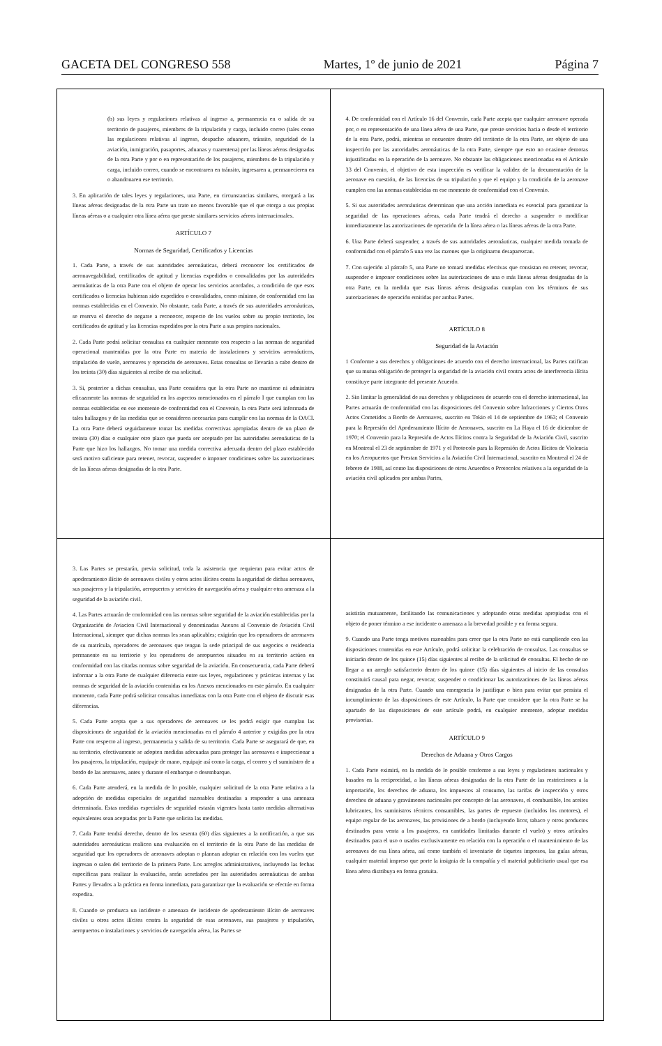GACETA DEL CONGRESO 558 Martes, 1º de junio de 2021 Página 7
(b) sus leyes y regulaciones relativas al ingreso a, permanencia en o salida de su territorio de pasajeros, miembros de la tripulación y carga, incluido correo (tales como las regulaciones relativas al ingreso, despacho aduanero, tránsito, seguridad de la aviación, inmigración, pasaportes, aduanas y cuarentena) por las líneas aéreas designadas de la otra Parte y por o en representación de los pasajeros, miembros de la tripulación y carga, incluido correo, cuando se encontraren en tránsito, ingresaren a, permanecieren en o abandonaren ese territorio.
3. En aplicación de tales leyes y regulaciones, una Parte, en circunstancias similares, otorgará a las líneas aéreas designadas de la otra Parte un trato no menos favorable que el que otorga a sus propias líneas aéreas o a cualquier otra línea aérea que preste similares servicios aéreos internacionales.
ARTÍCULO 7
Normas de Seguridad, Certificados y Licencias
1. Cada Parte, a través de sus autoridades aeronáuticas, deberá reconocer los certificados de aeronavegabilidad, certificados de aptitud y licencias expedidos o convalidados por las autoridades aeronáuticas de la otra Parte con el objeto de operar los servicios acordados, a condición de que esos certificados o licencias hubieran sido expedidos o convalidados, como mínimo, de conformidad con las normas establecidas en el Convenio. No obstante, cada Parte, a través de sus autoridades aeronáuticas, se reserva el derecho de negarse a reconocer, respecto de los vuelos sobre su propio territorio, los certificados de aptitud y las licencias expedidos por la otra Parte a sus propios nacionales.
2. Cada Parte podrá solicitar consultas en cualquier momento con respecto a las normas de seguridad operacional mantenidas por la otra Parte en materia de instalaciones y servicios aeronáuticos, tripulación de vuelo, aeronaves y operación de aeronaves. Estas consultas se llevarán a cabo dentro de los treinta (30) días siguientes al recibo de esa solicitud.
3. Si, posterior a dichas consultas, una Parte considera que la otra Parte no mantiene ni administra eficazmente las normas de seguridad en los aspectos mencionados en el párrafo I que cumplan con las normas establecidas en ese momento de conformidad con el Convenio, la otra Parte será informada de tales hallazgos y de las medidas que se consideren necesarias para cumplir con las normas de la OACI. La otra Parte deberá seguidamente tomar las medidas correctivas apropiadas dentro de un plazo de treinta (30) días o cualquier otro plazo que pueda ser aceptado por las autoridades aeronáuticas de la Parte que hizo los hallazgos. No tomar una medida correctiva adecuada dentro del plazo establecido será motivo suficiente para retener, revocar, suspender o imponer condiciones sobre las autorizaciones de las líneas aéreas designadas de la otra Parte.
4. De conformidad con el Artículo 16 del Convenio, cada Parte acepta que cualquier aeronave operada por, o en representación de una línea aérea de una Parte, que preste servicios hacia o desde el territorio de la otra Parte, podrá, mientras se encuentre dentro del territorio de la otra Parte, ser objeto de una inspección por las autoridades aeronáuticas de la otra Parte, siempre que esto no ocasione demoras injustificadas en la operación de la aeronave. No obstante las obligaciones mencionadas en el Artículo 33 del Convenio, el objetivo de esta inspección es verificar la validez de la documentación de la aeronave en cuestión, de las licencias de su tripulación y que el equipo y la condición de la aeronave cumplen con las normas establecidas en ese momento de conformidad con el Convenio.
5. Si sus autoridades aeronáuticas determinan que una acción inmediata es esencial para garantizar la seguridad de las operaciones aéreas, cada Parte tendrá el derecho a suspender o modificar inmediatamente las autorizaciones de operación de la línea aérea o las líneas aéreas de la otra Parte.
6. Una Parte deberá suspender, a través de sus autoridades aeronáuticas, cualquier medida tomada de conformidad con el párrafo 5 una vez las razones que la originaron desaparezcan.
7. Con sujeción al párrafo 5, una Parte no tomará medidas efectivas que consistan en retener, revocar, suspender o imponer condiciones sobre las autorizaciones de una o más líneas aéreas designadas de la otra Parte, en la medida que esas líneas aéreas designadas cumplan con los términos de sus autorizaciones de operación emitidas por ambas Partes.
ARTÍCULO 8
Seguridad de la Aviación
1 Conforme a sus derechos y obligaciones de acuerdo con el derecho internacional, las Partes ratifican que su mutua obligación de proteger la seguridad de la aviación civil contra actos de interferencia ilícita constituye parte integrante del presente Acuerdo.
2. Sin limitar la generalidad de sus derechos y obligaciones de acuerdo con el derecho internacional, las Partes actuarán de conformidad con las disposiciones del Convenio sobre Infracciones y Ciertos Otros Actos Cometidos a Bordo de Aeronaves, suscrito en Tokio el 14 de septiembre de 1963; el Convenio para la Represión del Apoderamiento Ilícito de Aeronaves, suscrito en La Haya el 16 de diciembre de 1970; el Convenio para la Represión de Actos Ilícitos contra la Seguridad de la Aviación Civil, suscrito en Montreal el 23 de septiembre de 1971 y el Protocolo para la Represión de Actos Ilícitos de Violencia en los Aeropuertos que Prestan Servicios a la Aviación Civil Internacional, suscrito en Montreal el 24 de febrero de 1988, así como las disposiciones de otros Acuerdos o Protocolos relativos a la seguridad de la aviación civil aplicados por ambas Partes,
3. Las Partes se prestarán, previa solicitud, toda la asistencia que requieran para evitar actos de apoderamiento ilícito de aeronaves civiles y otros actos ilícitos contra la seguridad de dichas aeronaves, sus pasajeros y la tripulación, aeropuertos y servicios de navegación aérea y cualquier otra amenaza a la seguridad de la aviación civil.
4. Las Partes actuarán de conformidad con las normas sobre seguridad de la aviación establecidas por la Organización de Aviacion Civil Internacional y denominadas Anexos al Convenio de Aviación Civil Internacional, siempre que dichas normas les sean aplicables; exigirán que los operadores de aeronaves de su matrícula, operadores de aeronaves que tengan la sede principal de sus negocios o residencia permanente en su territorio y los operadores de aeropuertos situados en su territorio actúen en conformidad con las citadas normas sobre seguridad de la aviación. En consecuencia, cada Parte deberá informar a la otra Parte de cualquier diferencia entre sus leyes, regulaciones y prácticas internas y las normas de seguridad de la aviación contenidas en los Anexos mencionados en este párrafo. En cualquier momento, cada Parte podrá solicitar consultas inmediatas con la otra Parte con el objeto de discutir esas diferencias.
5. Cada Parte acepta que a sus operadores de aeronaves se les podrá exigir que cumplan las disposiciones de seguridad de la aviación mencionadas en el párrafo 4 anterior y exigidas por la otra Parte con respecto al ingreso, permanencia y salida de su territorio. Cada Parte se asegurará de que, en su territorio, efectivamente se adopten medidas adecuadas para proteger las aeronaves e inspeccionar a los pasajeros, la tripulación, equipaje de mano, equipaje así como la carga, el correo y el suministro de a bordo de las aeronaves, antes y durante el embarque o desembarque.
6. Cada Parte atenderá, en la medida de lo posible, cualquier solicitud de la otra Parte relativa a la adopción de medidas especiales de seguridad razonables destinadas a responder a una amenaza determinada. Estas medidas especiales de seguridad estarán vigentes hasta tanto medidas alternativas equivalentes sean aceptadas por la Parte que solicita las medidas.
7. Cada Parte tendrá derecho, dentro de los sesenta (60) días siguientes a la notificación, a que sus autoridades aeronáuticas realicen una evaluación en el territorio de la otra Parte de las medidas de seguridad que los operadores de aeronaves adoptan o planean adoptar en relación con los vuelos que ingresan o salen del territorio de la primera Parte. Los arreglos administrativos, incluyendo las fechas específicas para realizar la evaluación, serán acordados por las autoridades aeronáuticas de ambas Partes y llevados a la práctica en forma inmediata, para garantizar que la evaluación se efectúe en forma expedita.
8. Cuando se produzca un incidente o amenaza de incidente de apoderamiento ilícito de aeronaves civiles u otros actos ilícitos contra la seguridad de esas aeronaves, sus pasajeros y tripulación, aeropuertos o instalaciones y servicios de navegación aérea, las Partes se
asistirán mutuamente, facilitando las comunicaciones y adoptando otras medidas apropiadas con el objeto de poner término a ese incidente o amenaza a la brevedad posible y en forma segura.
9. Cuando una Parte tenga motivos razonables para creer que la otra Parte no está cumpliendo con las disposiciones contenidas en este Artículo, podrá solicitar la celebración de consultas. Las consultas se iniciarán dentro de los quince (15) días siguientes al recibo de la solicitud de consultas. El hecho de no llegar a un arreglo satisfactorio dentro de los quince (15) días siguientes al inicio de las consultas constituirá causal para negar, revocar, suspender o condicionar las autorizaciones de las líneas aéreas designadas de la otra Parte. Cuando una emergencia lo justifique o bien para evitar que persista el incumplimiento de las disposiciones de este Artículo, la Parte que considere que la otra Parte se ha apartado de las disposiciones de este artículo podrá, en cualquier momento, adoptar medidas provisorias.
ARTÍCULO 9
Derechos de Aduana y Otros Cargos
1. Cada Parte eximirá, en la medida de lo posible conforme a sus leyes y regulaciones nacionales y basados en la reciprocidad, a las líneas aéreas designadas de la otra Parte de las restricciones a la importación, los derechos de aduana, los impuestos al consumo, las tarifas de inspección y otros derechos de aduana y gravámenes nacionales por concepto de las aeronaves, el combustible, los aceites lubricantes, los suministros técnicos consumibles, las partes de repuesto (incluidos los motores), el equipo regular de las aeronaves, las provisiones de a bordo (incluyendo licor, tabaco y otros productos destinados para venta a los pasajeros, en cantidades limitadas durante el vuelo) y otros artículos destinados para el uso o usados exclusivamente en relación con la operación o el mantenimiento de las aeronaves de esa línea aérea, así como también el inventario de tiquetes impresos, las guías aéreas, cualquier material impreso que porte la insignia de la compañía y el material publicitario usual que esa línea aérea distribuya en forma gratuita.